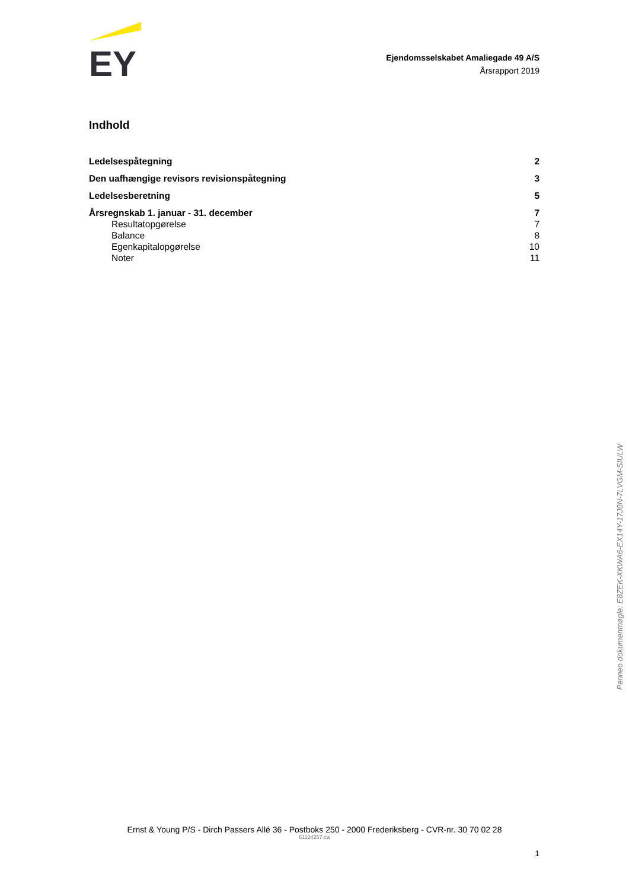EY
Ejendomsselskabet Amaliegade 49 A/S
Årsrapport 2019
Indhold
Ledelsespåtegning 2
Den uafhængige revisors revisionspåtegning 3
Ledelsesberetning 5
Årsregnskab 1. januar - 31. december 7
Resultatopgørelse 7
Balance 8
Egenkapitalopgørelse 10
Noter 11
Penneo dokumentnøgle: E8ZEK-XKWA6-EX14Y-17J0N-7LVGM-SIULW
Ernst & Young P/S - Dirch Passers Allé 36 - Postboks 250 - 2000 Frederiksberg - CVR-nr. 30 70 02 28
61124257.cw
1